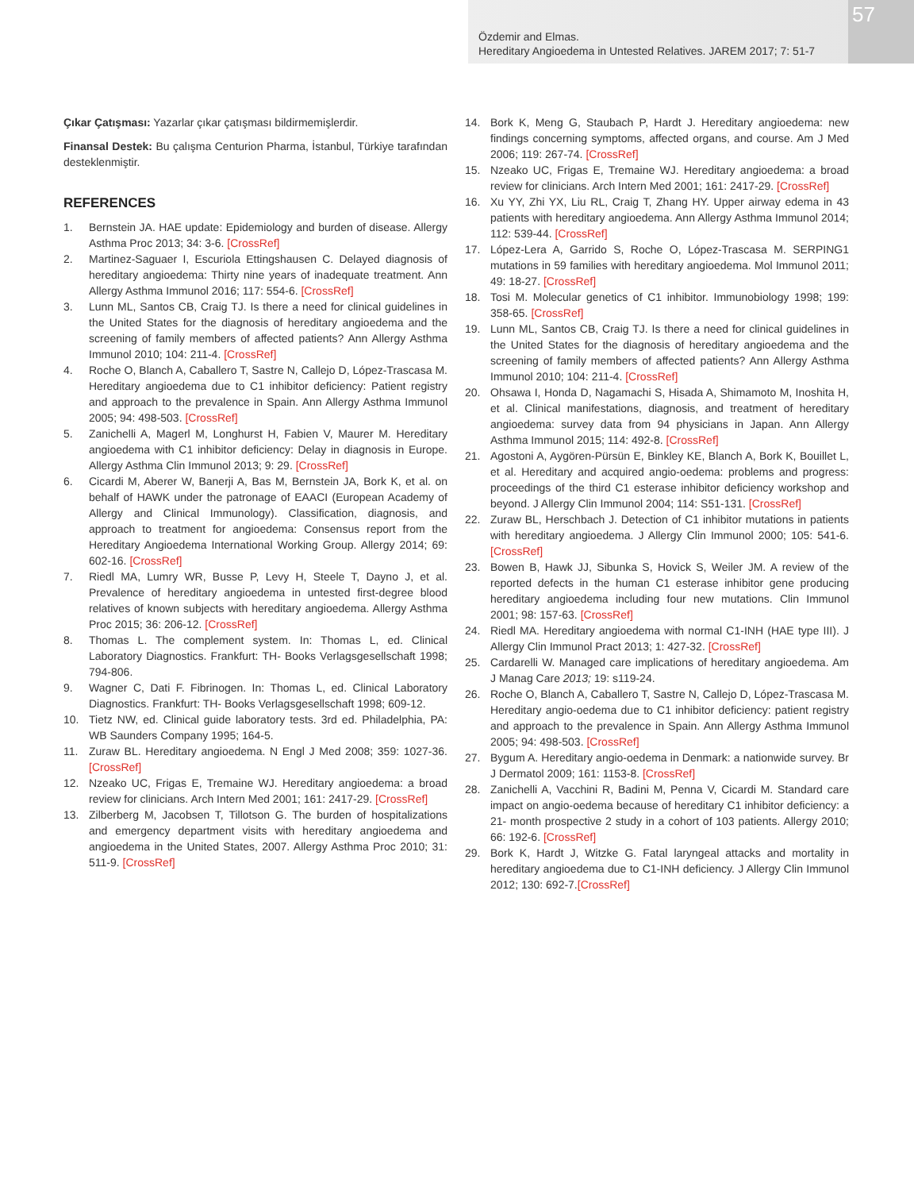Özdemir and Elmas.
Hereditary Angioedema in Untested Relatives. JAREM 2017; 7: 51-7
57
Çıkar Çatışması: Yazarlar çıkar çatışması bildirmemişlerdir.
Finansal Destek: Bu çalışma Centurion Pharma, İstanbul, Türkiye tarafından desteklenmiştir.
REFERENCES
1. Bernstein JA. HAE update: Epidemiology and burden of disease. Allergy Asthma Proc 2013; 34: 3-6. [CrossRef]
2. Martinez-Saguaer I, Escuriola Ettingshausen C. Delayed diagnosis of hereditary angioedema: Thirty nine years of inadequate treatment. Ann Allergy Asthma Immunol 2016; 117: 554-6. [CrossRef]
3. Lunn ML, Santos CB, Craig TJ. Is there a need for clinical guidelines in the United States for the diagnosis of hereditary angioedema and the screening of family members of affected patients? Ann Allergy Asthma Immunol 2010; 104: 211-4. [CrossRef]
4. Roche O, Blanch A, Caballero T, Sastre N, Callejo D, López-Trascasa M. Hereditary angioedema due to C1 inhibitor deficiency: Patient registry and approach to the prevalence in Spain. Ann Allergy Asthma Immunol 2005; 94: 498-503. [CrossRef]
5. Zanichelli A, Magerl M, Longhurst H, Fabien V, Maurer M. Hereditary angioedema with C1 inhibitor deficiency: Delay in diagnosis in Europe. Allergy Asthma Clin Immunol 2013; 9: 29. [CrossRef]
6. Cicardi M, Aberer W, Banerji A, Bas M, Bernstein JA, Bork K, et al. on behalf of HAWK under the patronage of EAACI (European Academy of Allergy and Clinical Immunology). Classification, diagnosis, and approach to treatment for angioedema: Consensus report from the Hereditary Angioedema International Working Group. Allergy 2014; 69: 602-16. [CrossRef]
7. Riedl MA, Lumry WR, Busse P, Levy H, Steele T, Dayno J, et al. Prevalence of hereditary angioedema in untested first-degree blood relatives of known subjects with hereditary angioedema. Allergy Asthma Proc 2015; 36: 206-12. [CrossRef]
8. Thomas L. The complement system. In: Thomas L, ed. Clinical Laboratory Diagnostics. Frankfurt: TH- Books Verlagsgesellschaft 1998; 794-806.
9. Wagner C, Dati F. Fibrinogen. In: Thomas L, ed. Clinical Laboratory Diagnostics. Frankfurt: TH- Books Verlagsgesellschaft 1998; 609-12.
10. Tietz NW, ed. Clinical guide laboratory tests. 3rd ed. Philadelphia, PA: WB Saunders Company 1995; 164-5.
11. Zuraw BL. Hereditary angioedema. N Engl J Med 2008; 359: 1027-36. [CrossRef]
12. Nzeako UC, Frigas E, Tremaine WJ. Hereditary angioedema: a broad review for clinicians. Arch Intern Med 2001; 161: 2417-29. [CrossRef]
13. Zilberberg M, Jacobsen T, Tillotson G. The burden of hospitalizations and emergency department visits with hereditary angioedema and angioedema in the United States, 2007. Allergy Asthma Proc 2010; 31: 511-9. [CrossRef]
14. Bork K, Meng G, Staubach P, Hardt J. Hereditary angioedema: new findings concerning symptoms, affected organs, and course. Am J Med 2006; 119: 267-74. [CrossRef]
15. Nzeako UC, Frigas E, Tremaine WJ. Hereditary angioedema: a broad review for clinicians. Arch Intern Med 2001; 161: 2417-29. [CrossRef]
16. Xu YY, Zhi YX, Liu RL, Craig T, Zhang HY. Upper airway edema in 43 patients with hereditary angioedema. Ann Allergy Asthma Immunol 2014; 112: 539-44. [CrossRef]
17. López-Lera A, Garrido S, Roche O, López-Trascasa M. SERPING1 mutations in 59 families with hereditary angioedema. Mol Immunol 2011; 49: 18-27. [CrossRef]
18. Tosi M. Molecular genetics of C1 inhibitor. Immunobiology 1998; 199: 358-65. [CrossRef]
19. Lunn ML, Santos CB, Craig TJ. Is there a need for clinical guidelines in the United States for the diagnosis of hereditary angioedema and the screening of family members of affected patients? Ann Allergy Asthma Immunol 2010; 104: 211-4. [CrossRef]
20. Ohsawa I, Honda D, Nagamachi S, Hisada A, Shimamoto M, Inoshita H, et al. Clinical manifestations, diagnosis, and treatment of hereditary angioedema: survey data from 94 physicians in Japan. Ann Allergy Asthma Immunol 2015; 114: 492-8. [CrossRef]
21. Agostoni A, Aygören-Pürsün E, Binkley KE, Blanch A, Bork K, Bouillet L, et al. Hereditary and acquired angio-oedema: problems and progress: proceedings of the third C1 esterase inhibitor deficiency workshop and beyond. J Allergy Clin Immunol 2004; 114: S51-131. [CrossRef]
22. Zuraw BL, Herschbach J. Detection of C1 inhibitor mutations in patients with hereditary angioedema. J Allergy Clin Immunol 2000; 105: 541-6. [CrossRef]
23. Bowen B, Hawk JJ, Sibunka S, Hovick S, Weiler JM. A review of the reported defects in the human C1 esterase inhibitor gene producing hereditary angioedema including four new mutations. Clin Immunol 2001; 98: 157-63. [CrossRef]
24. Riedl MA. Hereditary angioedema with normal C1-INH (HAE type III). J Allergy Clin Immunol Pract 2013; 1: 427-32. [CrossRef]
25. Cardarelli W. Managed care implications of hereditary angioedema. Am J Manag Care 2013; 19: s119-24.
26. Roche O, Blanch A, Caballero T, Sastre N, Callejo D, López-Trascasa M. Hereditary angio-oedema due to C1 inhibitor deficiency: patient registry and approach to the prevalence in Spain. Ann Allergy Asthma Immunol 2005; 94: 498-503. [CrossRef]
27. Bygum A. Hereditary angio-oedema in Denmark: a nationwide survey. Br J Dermatol 2009; 161: 1153-8. [CrossRef]
28. Zanichelli A, Vacchini R, Badini M, Penna V, Cicardi M. Standard care impact on angio-oedema because of hereditary C1 inhibitor deficiency: a 21- month prospective 2 study in a cohort of 103 patients. Allergy 2010; 66: 192-6. [CrossRef]
29. Bork K, Hardt J, Witzke G. Fatal laryngeal attacks and mortality in hereditary angioedema due to C1-INH deficiency. J Allergy Clin Immunol 2012; 130: 692-7.[CrossRef]